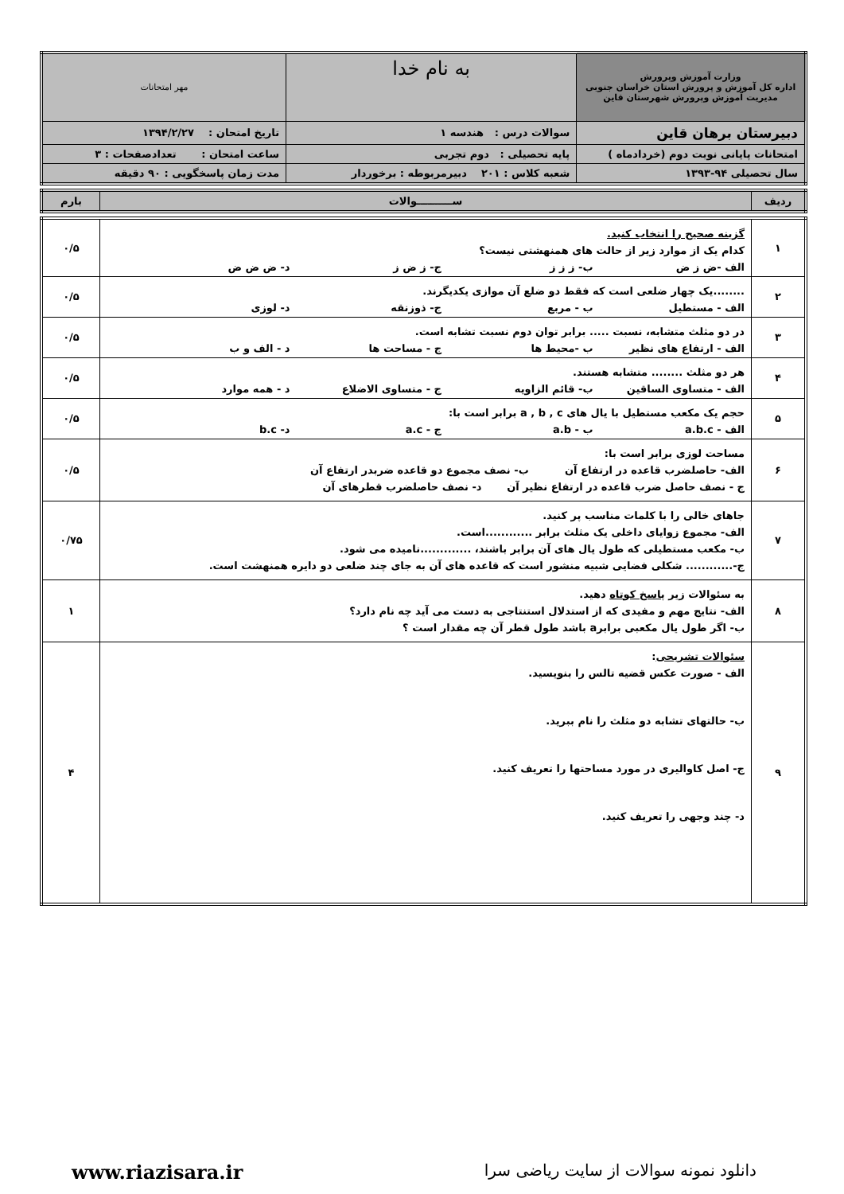| وزارت آموزش وپرورش اداره کل آموزش و پرورش استان خراسان جنوبی مدیریت آموزش وپرورش شهرستان قاین | به نام خدا | مهر امتحانات |
| دبیرستان برهان قاین | سوالات درس : هندسه ۱ | تاریخ امتحان : ۱۳۹۴/۲/۲۷ |
| امتحانات پایانی نوبت دوم (خردادماه ) | پایه تحصیلی : دوم تجربی | ساعت امتحان : تعدادصفحات : ۳ |
| سال تحصیلی ۹۴-۱۳۹۳ | شعبه کلاس : ۲۰۱ دبیرمربوطه : برخوردار | مدت زمان پاسخگویی : ۹۰ دقیقه |
| ردیف | ســــــــــوالات | بارم |
| ۱ | گزینه صحیح را انتخاب کنید. کدام یک از موارد زیر از حالت های همنهشتی نیست؟ الف -ض ز ض ب- ز ز ز ج- ز ض ز د- ض ض ض | ۰/۵ |
| ۲ | ........یک چهار ضلعی است که فقط دو ضلع آن موازی یکدیگرند. الف - مستطیل ب - مربع ج- ذوزنقه د- لوزی | ۰/۵ |
| ۳ | در دو مثلث متشابه، نسبت ..... برابر توان دوم نسبت تشابه است. الف - ارتفاع های نظیر ب -محیط ها ج - مساحت ها د - الف و ب | ۰/۵ |
| ۴ | هر دو مثلث ........ متشابه هستند. الف - متساوی الساقین ب- قائم الزاویه ج - متساوی الاضلاع د - همه موارد | ۰/۵ |
| ۵ | حجم یک مکعب مستطیل با یال های a , b , c برابر است با: الف - a.b.c ب - a.b ج - a.c د- b.c | ۰/۵ |
| ۶ | مساحت لوزی برابر است با: الف- حاصلضرب قاعده در ارتفاع آن ب- نصف مجموع دو قاعده ضربدر ارتفاع آن ج - نصف حاصل ضرب قاعده در ارتفاع نظیر آن د- نصف حاصلضرب قطرهای آن | ۰/۵ |
| ۷ | جاهای خالی را با کلمات مناسب پر کنید. الف- مجموع زوایای داخلی یک مثلث برابر ............است. ب- مکعب مستطیلی که طول یال های آن برابر باشند، .............نامیده می شود. ج-............ شکلی فضایی شبیه منشور است که قاعده های آن به جای چند ضلعی دو دایره همنهشت است. | ۰/۷۵ |
| ۸ | به سئوالات زیر پاسخ کوتاه دهید. الف- نتایج مهم و مفیدی که از استدلال استنتاجی به دست می آید چه نام دارد؟ ب- اگر طول یال مکعبی برابرa باشد طول قطر آن چه مقدار است ؟ | ۱ |
| ۹ | سئوالات تشریحی : الف - صورت عکس قضیه تالس را بنویسید. ب- حالتهای تشابه دو مثلث را نام ببرید. ج- اصل کاوالیری در مورد مساحتها را تعریف کنید. د- چند وجهی را تعریف کنید. | ۴ |
دانلود نمونه سوالات از سایت ریاضی سرا www.riazisara.ir